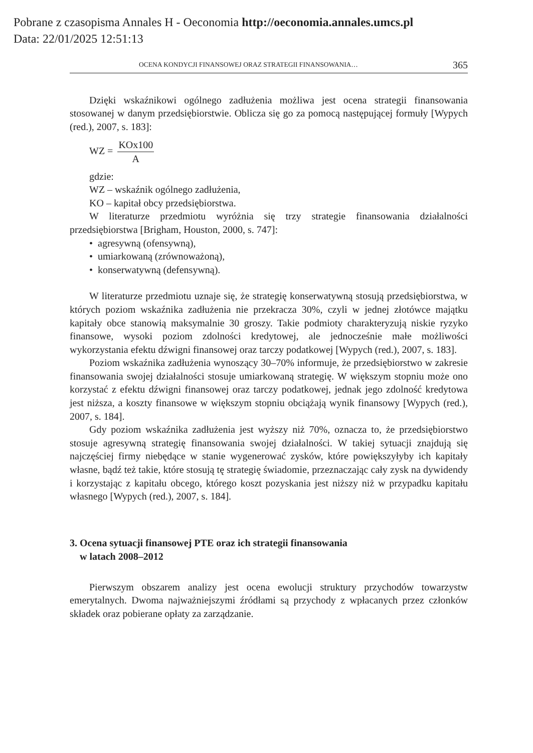Pobrane z czasopisma Annales H - Oeconomia http://oeconomia.annales.umcs.pl
Data: 22/01/2025 12:51:13
OCENA KONDYCJI FINANSOWEJ ORAZ STRATEGII FINANSOWANIA… 365
Dzięki wskaźnikowi ogólnego zadłużenia możliwa jest ocena strategii finansowania stosowanej w danym przedsiębiorstwie. Oblicza się go za pomocą następującej formuły [Wypych (red.), 2007, s. 183]:
WZ = KOx100 A
gdzie:
WZ – wskaźnik ogólnego zadłużenia,
KO – kapitał obcy przedsiębiorstwa.
W literaturze przedmiotu wyróżnia się trzy strategie finansowania działalności przedsiębiorstwa [Brigham, Houston, 2000, s. 747]:
• agresywną (ofensywną),
• umiarkowaną (zrównoważoną),
• konserwatywną (defensywną).
W literaturze przedmiotu uznaje się, że strategię konserwatywną stosują przedsiębiorstwa, w których poziom wskaźnika zadłużenia nie przekracza 30%, czyli w jednej złotówce majątku kapitały obce stanowią maksymalnie 30 groszy. Takie podmioty charakteryzują niskie ryzyko finansowe, wysoki poziom zdolności kredytowej, ale jednocześnie małe możliwości wykorzystania efektu dźwigni finansowej oraz tarczy podatkowej [Wypych (red.), 2007, s. 183].
Poziom wskaźnika zadłużenia wynoszący 30–70% informuje, że przedsiębiorstwo w zakresie finansowania swojej działalności stosuje umiarkowaną strategię. W większym stopniu może ono korzystać z efektu dźwigni finansowej oraz tarczy podatkowej, jednak jego zdolność kredytowa jest niższa, a koszty finansowe w większym stopniu obciążają wynik finansowy [Wypych (red.), 2007, s. 184].
Gdy poziom wskaźnika zadłużenia jest wyższy niż 70%, oznacza to, że przedsiębiorstwo stosuje agresywną strategię finansowania swojej działalności. W takiej sytuacji znajdują się najczęściej firmy niebędące w stanie wygenerować zysków, które powiększyłyby ich kapitały własne, bądź też takie, które stosują tę strategię świadomie, przeznaczając cały zysk na dywidendy i korzystając z kapitału obcego, którego koszt pozyskania jest niższy niż w przypadku kapitału własnego [Wypych (red.), 2007, s. 184].
3. Ocena sytuacji finansowej PTE oraz ich strategii finansowania
w latach 2008–2012
Pierwszym obszarem analizy jest ocena ewolucji struktury przychodów towarzystw emerytalnych. Dwoma najważniejszymi źródłami są przychody z wpłacanych przez członków składek oraz pobierane opłaty za zarządzanie.